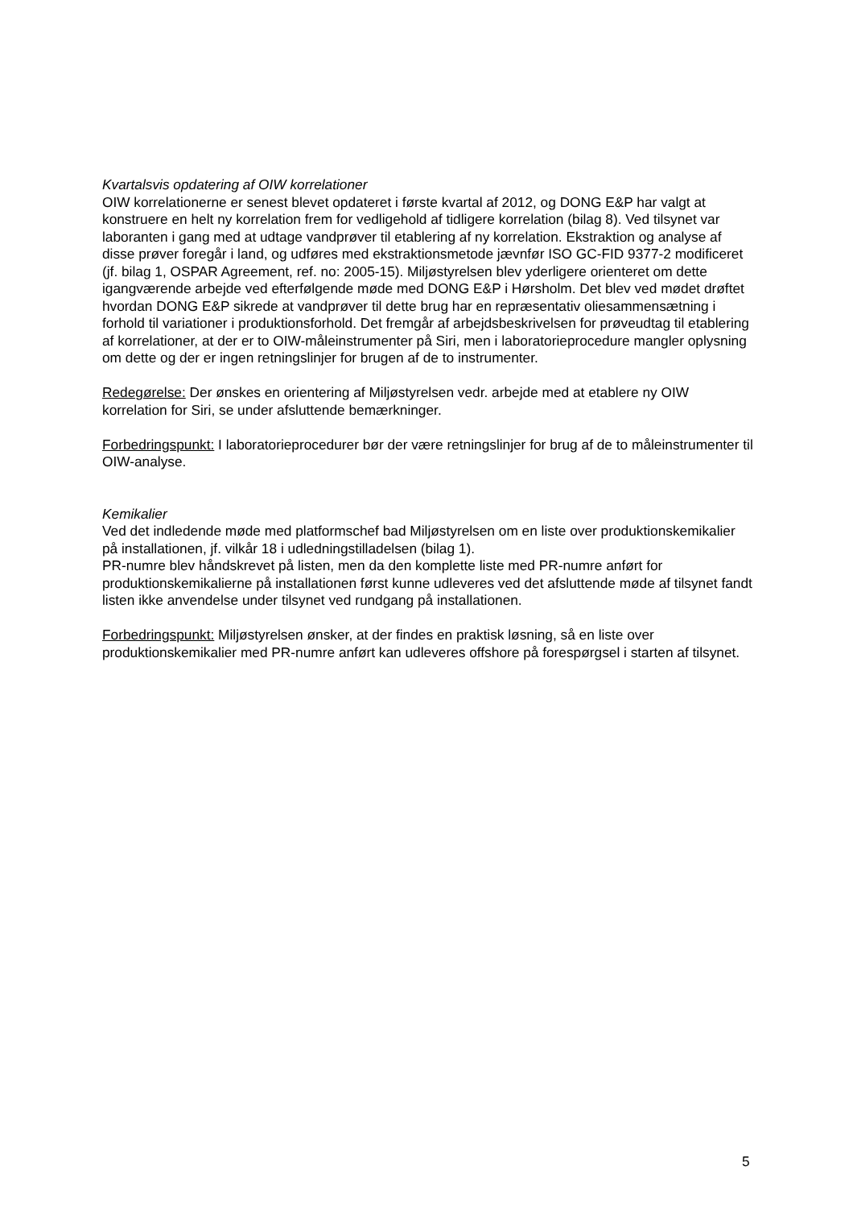Kvartalsvis opdatering af OIW korrelationer
OIW korrelationerne er senest blevet opdateret i første kvartal af 2012, og DONG E&P har valgt at konstruere en helt ny korrelation frem for vedligehold af tidligere korrelation (bilag 8). Ved tilsynet var laboranten i gang med at udtage vandprøver til etablering af ny korrelation. Ekstraktion og analyse af disse prøver foregår i land, og udføres med ekstraktionsmetode jævnfør ISO GC-FID 9377-2 modificeret (jf. bilag 1, OSPAR Agreement, ref. no: 2005-15). Miljøstyrelsen blev yderligere orienteret om dette igangværende arbejde ved efterfølgende møde med DONG E&P i Hørsholm. Det blev ved mødet drøftet hvordan DONG E&P sikrede at vandprøver til dette brug har en repræsentativ oliesammensætning i forhold til variationer i produktionsforhold. Det fremgår af arbejdsbeskrivelsen for prøveudtag til etablering af korrelationer, at der er to OIW-måleinstrumenter på Siri, men i laboratorieprocedure mangler oplysning om dette og der er ingen retningslinjer for brugen af de to instrumenter.
Redegørelse: Der ønskes en orientering af Miljøstyrelsen vedr. arbejde med at etablere ny OIW korrelation for Siri, se under afsluttende bemærkninger.
Forbedringspunkt: I laboratorieprocedurer bør der være retningslinjer for brug af de to måleinstrumenter til OIW-analyse.
Kemikalier
Ved det indledende møde med platformschef bad Miljøstyrelsen om en liste over produktionskemikalier på installationen, jf. vilkår 18 i udledningstilladelsen (bilag 1).
PR-numre blev håndskrevet på listen, men da den komplette liste med PR-numre anført for produktionskemikalierne på installationen først kunne udleveres ved det afsluttende møde af tilsynet fandt listen ikke anvendelse under tilsynet ved rundgang på installationen.
Forbedringspunkt: Miljøstyrelsen ønsker, at der findes en praktisk løsning, så en liste over produktionskemikalier med PR-numre anført kan udleveres offshore på forespørgsel i starten af tilsynet.
5